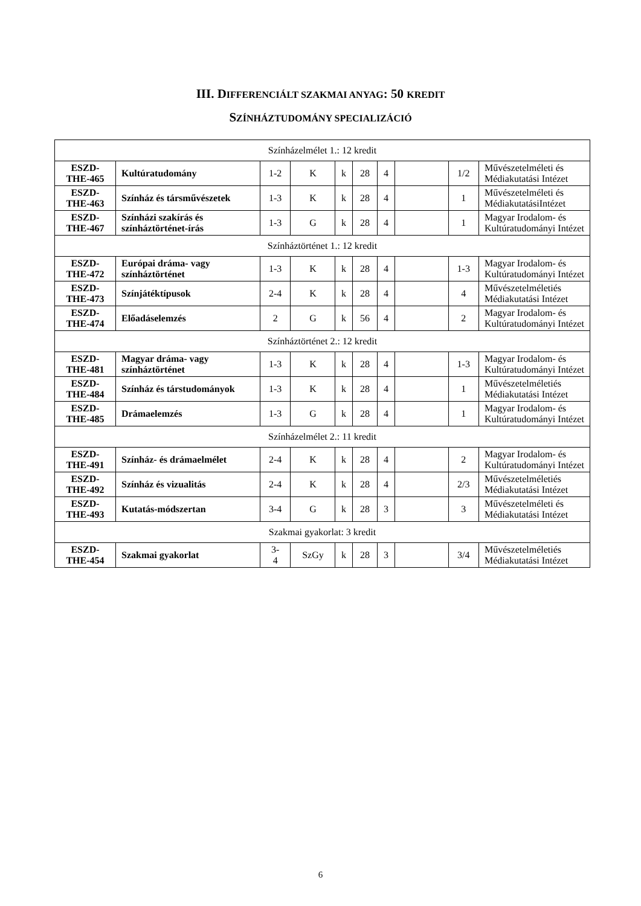III. DIFFERENCIÁLT SZAKMAI ANYAG: 50 KREDIT
SZÍNHÁZTUDOMÁNY SPECIALIZÁCIÓ
| Színházelmélet 1.: 12 kredit | | | | | | | | | |
| ESZD- THE-465 | Kultúratudomány | 1-2 | K | k | 28 | 4 | | 1/2 | Művészetelméleti és Médiakutatási Intézet |
| ESZD- THE-463 | Színház és társművészetek | 1-3 | K | k | 28 | 4 | | 1 | Művészetelméleti és MédiakutatásiIntézet |
| ESZD- THE-467 | Színházi szakírás és színháztörténet-írás | 1-3 | G | k | 28 | 4 | | 1 | Magyar Irodalom- és Kultúratudományi Intézet |
| Színháztörténet 1.: 12 kredit | | | | | | | | | |
| ESZD- THE-472 | Európai dráma- vagy színháztörténet | 1-3 | K | k | 28 | 4 | | 1-3 | Magyar Irodalom- és Kultúratudományi Intézet |
| ESZD- THE-473 | Színjátéktípusok | 2-4 | K | k | 28 | 4 | | 4 | Művészetelméletiés Médiakutatási Intézet |
| ESZD- THE-474 | Előadáselemzés | 2 | G | k | 56 | 4 | | 2 | Magyar Irodalom- és Kultúratudományi Intézet |
| Színháztörténet 2.: 12 kredit | | | | | | | | | |
| ESZD- THE-481 | Magyar dráma- vagy színháztörténet | 1-3 | K | k | 28 | 4 | | 1-3 | Magyar Irodalom- és Kultúratudományi Intézet |
| ESZD- THE-484 | Színház és társtudományok | 1-3 | K | k | 28 | 4 | | 1 | Művészetelméletiés Médiakutatási Intézet |
| ESZD- THE-485 | Drámaelemzés | 1-3 | G | k | 28 | 4 | | 1 | Magyar Irodalom- és Kultúratudományi Intézet |
| Színházelmélet 2.: 11 kredit | | | | | | | | | |
| ESZD- THE-491 | Színház- és drámaelmélet | 2-4 | K | k | 28 | 4 | | 2 | Magyar Irodalom- és Kultúratudományi Intézet |
| ESZD- THE-492 | Színház és vizualitás | 2-4 | K | k | 28 | 4 | | 2/3 | Művészetelméletiés Médiakutatási Intézet |
| ESZD- THE-493 | Kutatás-módszertan | 3-4 | G | k | 28 | 3 | | 3 | Művészetelméleti és Médiakutatási Intézet |
| Szakmai gyakorlat: 3 kredit | | | | | | | | | |
| ESZD- THE-454 | Szakmai gyakorlat | 3- 4 | SzGy | k | 28 | 3 | | 3/4 | Művészetelméletiés Médiakutatási Intézet |
6